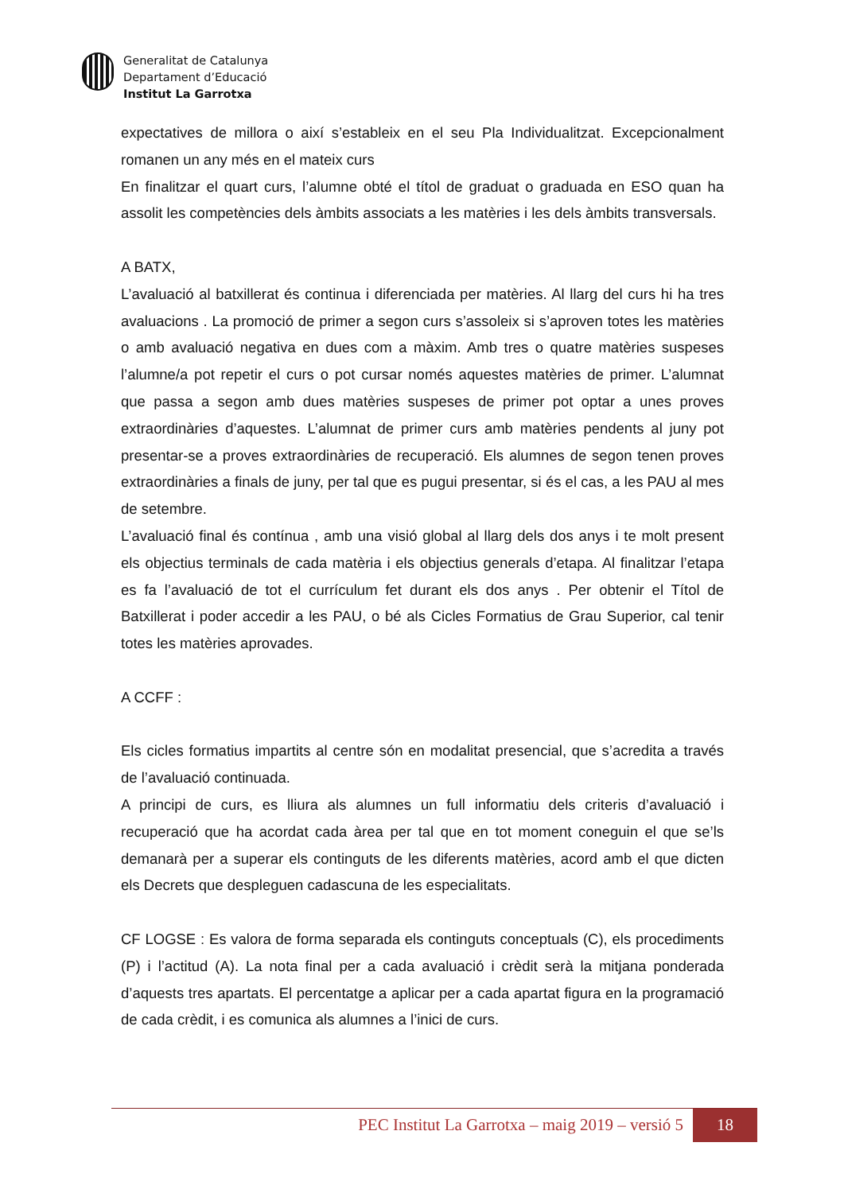Generalitat de Catalunya
Departament d’Educació
Institut La Garrotxa
expectatives de millora o així s’estableix en el seu Pla Individualitzat. Excepcionalment romanen un any més en el mateix curs
En finalitzar el quart curs, l’alumne obté el títol de graduat o graduada en ESO quan ha assolit les competències dels àmbits associats a les matèries i les dels àmbits transversals.
A BATX,
L’avaluació al batxillerat és continua i diferenciada per matèries. Al llarg del curs hi ha tres avaluacions . La promoció de primer a segon curs s’assoleix si s’aproven totes les matèries o amb avaluació negativa en dues com a màxim. Amb tres o quatre matèries suspeses l’alumne/a pot repetir el curs o pot cursar només aquestes matèries de primer. L’alumnat que passa a segon amb dues matèries suspeses de primer pot optar a unes proves extraordinàries d’aquestes. L’alumnat de primer curs amb matèries pendents al juny pot presentar-se a proves extraordinàries de recuperació. Els alumnes de segon tenen proves extraordinàries a finals de juny, per tal que es pugui presentar, si és el cas, a les PAU al mes de setembre.
L’avaluació final és contínua , amb una visió global al llarg dels dos anys i te molt present els objectius terminals de cada matèria i els objectius generals d’etapa. Al finalitzar l’etapa es fa l’avaluació de tot el currículum fet durant els dos anys . Per obtenir el Títol de Batxillerat i poder accedir a les PAU, o bé als Cicles Formatius de Grau Superior, cal tenir totes les matèries aprovades.
A CCFF :
Els cicles formatius impartits al centre són en modalitat presencial, que s’acredita a través de l’avaluació continuada.
A principi de curs, es lliura als alumnes un full informatiu dels criteris d’avaluació i recuperació que ha acordat cada àrea per tal que en tot moment coneguin el que se’ls demanarà per a superar els continguts de les diferents matèries, acord amb el que dicten els Decrets que despleguen cadascuna de les especialitats.
CF LOGSE : Es valora de forma separada els continguts conceptuals (C), els procediments (P) i l’actitud (A). La nota final per a cada avaluació i crèdit serà la mitjana ponderada d’aquests tres apartats. El percentatge a aplicar per a cada apartat figura en la programació de cada crèdit, i es comunica als alumnes a l’inici de curs.
PEC Institut La Garrotxa – maig 2019 – versió 5 18